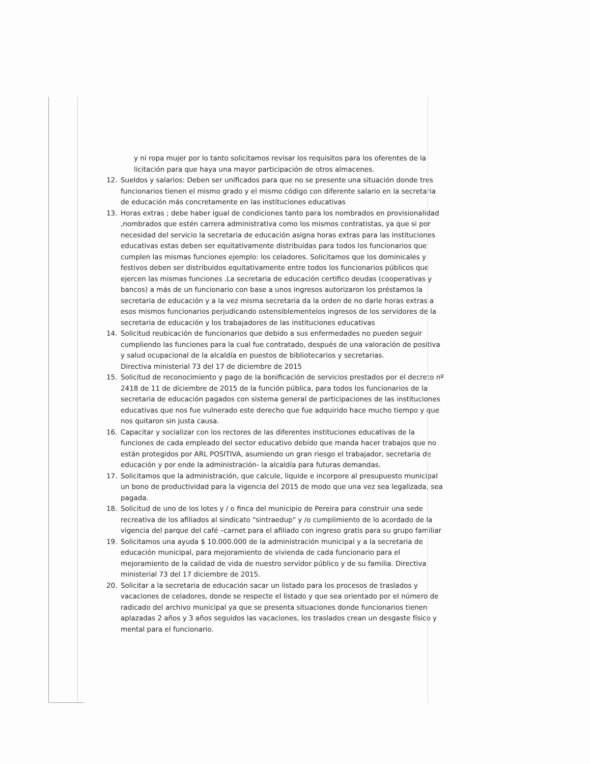y ni ropa mujer por lo tanto solicitamos revisar los requisitos para los oferentes de la licitación para que haya una mayor participación de otros almacenes.
12. Sueldos y salarios: Deben ser unificados para que no se presente una situación donde tres funcionarios tienen el mismo grado y el mismo código con diferente salario en la secretaria de educación más concretamente en las instituciones educativas
13. Horas extras ; debe haber igual de condiciones tanto para los nombrados en provisionalidad ,nombrados que estén carrera administrativa como los mismos contratistas, ya que si por necesidad del servicio la secretaria de educación asigna horas extras para las instituciones educativas estas deben ser equitativamente distribuidas para todos los funcionarios que cumplen las mismas funciones ejemplo: los celadores. Solicitamos que los dominicales y festivos deben ser distribuidos equitativamente entre todos los funcionarios públicos que ejercen las mismas funciones .La secretaria de educación certifico deudas (cooperativas y bancos) a más de un funcionario con base a unos ingresos autorizaron los préstamos la secretaria de educación y a la vez misma secretaria da la orden de no darle horas extras a esos mismos funcionarios perjudicando ostensiblementelos ingresos de los servidores de la secretaria de educación y los trabajadores de las instituciones educativas
14. Solicitud reubicación de funcionarios que debido a sus enfermedades no pueden seguir cumpliendo las funciones para la cual fue contratado, después de una valoración de positiva y salud ocupacional de la alcaldía en puestos de bibliotecarios y secretarias.
Directiva ministerial 73 del 17 de diciembre de 2015
15. Solicitud de reconocimiento y pago de la bonificación de servicios prestados por el decreto nº 2418 de 11 de diciembre de 2015 de la función pública, para todos los funcionarios de la secretaria de educación pagados con sistema general de participaciones de las instituciones educativas que nos fue vulnerado este derecho que fue adquirido hace mucho tiempo y que nos quitaron sin justa causa.
16. Capacitar y socializar con los rectores de las diferentes instituciones educativas de la funciones de cada empleado del sector educativo debido que manda hacer trabajos que no están protegidos por ARL POSITIVA, asumiendo un gran riesgo el trabajador, secretaria de educación y por ende la administración- la alcaldía para futuras demandas.
17. Solicitamos que la administración, que calcule, liquide e incorpore al presupuesto municipal un bono de productividad para la vigencia del 2015 de modo que una vez sea legalizada, sea pagada.
18. Solicitud de uno de los lotes y / o finca del municipio de Pereira para construir una sede recreativa de los afiliados al sindicato "sintraedup" y /o cumplimiento de lo acordado de la vigencia del parque del café –carnet para el afiliado con ingreso gratis para su grupo familiar
19. Solicitamos una ayuda $ 10.000.000 de la administración municipal y a la secretaria de educación municipal, para mejoramiento de vivienda de cada funcionario para el mejoramiento de la calidad de vida de nuestro servidor público y de su familia. Directiva ministerial 73 del 17 diciembre de 2015.
20. Solicitar a la secretaria de educación sacar un listado para los procesos de traslados y vacaciones de celadores, donde se respecte el listado y que sea orientado por el número de radicado del archivo municipal ya que se presenta situaciones donde funcionarios tienen aplazadas 2 años y 3 años seguidos las vacaciones, los traslados crean un desgaste físico y mental para el funcionario.